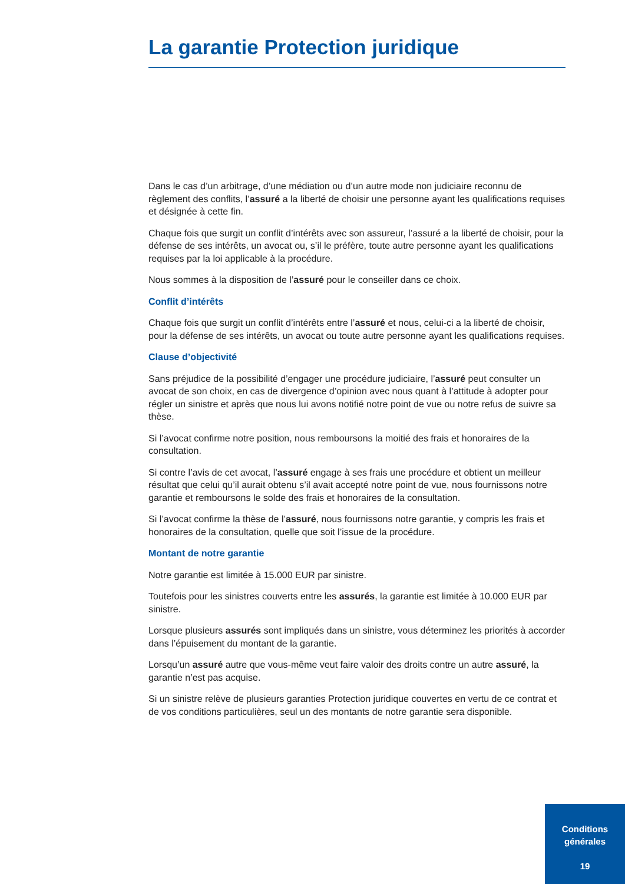La garantie Protection juridique
Dans le cas d’un arbitrage, d’une médiation ou d’un autre mode non judiciaire reconnu de règlement des conflits, l’assuré a la liberté de choisir une personne ayant les qualifications requises et désignée à cette fin.
Chaque fois que surgit un conflit d’intérêts avec son assureur, l’assuré a la liberté de choisir, pour la défense de ses intérêts, un avocat ou, s’il le préfère, toute autre personne ayant les qualifications requises par la loi applicable à la procédure.
Nous sommes à la disposition de l’assuré pour le conseiller dans ce choix.
Conflit d’intérêts
Chaque fois que surgit un conflit d’intérêts entre l’assuré et nous, celui-ci a la liberté de choisir, pour la défense de ses intérêts, un avocat ou toute autre personne ayant les qualifications requises.
Clause d’objectivité
Sans préjudice de la possibilité d’engager une procédure judiciaire, l’assuré peut consulter un avocat de son choix, en cas de divergence d’opinion avec nous quant à l’attitude à adopter pour régler un sinistre et après que nous lui avons notifié notre point de vue ou notre refus de suivre sa thèse.
Si l’avocat confirme notre position, nous remboursons la moitié des frais et honoraires de la consultation.
Si contre l’avis de cet avocat, l’assuré engage à ses frais une procédure et obtient un meilleur résultat que celui qu’il aurait obtenu s’il avait accepté notre point de vue, nous fournissons notre garantie et remboursons le solde des frais et honoraires de la consultation.
Si l’avocat confirme la thèse de l’assuré, nous fournissons notre garantie, y compris les frais et honoraires de la consultation, quelle que soit l’issue de la procédure.
Montant de notre garantie
Notre garantie est limitée à 15.000 EUR par sinistre.
Toutefois pour les sinistres couverts entre les assurés, la garantie est limitée à 10.000 EUR par sinistre.
Lorsque plusieurs assurés sont impliqués dans un sinistre, vous déterminez les priorités à accorder dans l’épuisement du montant de la garantie.
Lorsqu’un assuré autre que vous-même veut faire valoir des droits contre un autre assuré, la garantie n’est pas acquise.
Si un sinistre relève de plusieurs garanties Protection juridique couvertes en vertu de ce contrat et de vos conditions particulières, seul un des montants de notre garantie sera disponible.
Conditions
générales
19